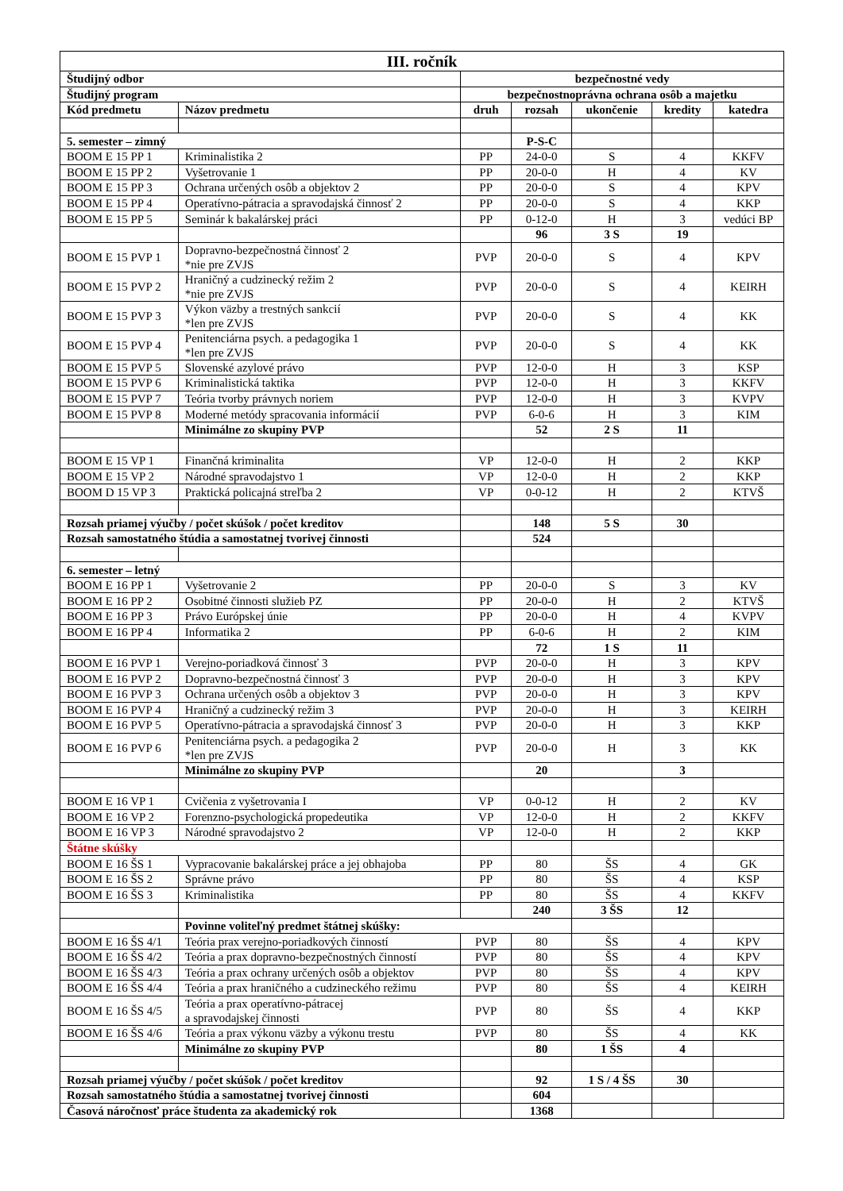| III. ročník | | | | | | |
| Študijný odbor | | bezpečnostné vedy | | | | |
| Študijný program | | bezpečnostnoprávna ochrana osôb a majetku | | | | |
| Kód predmetu | Názov predmetu | druh | rozsah | ukončenie | kredity | katedra |
| 5. semester – zimný | | | P-S-C | | | |
| BOOM E 15 PP 1 | Kriminalistika 2 | PP | 24-0-0 | S | 4 | KKFV |
| BOOM E 15 PP 2 | Vyšetrovanie 1 | PP | 20-0-0 | H | 4 | KV |
| BOOM E 15 PP 3 | Ochrana určených osôb a objektov 2 | PP | 20-0-0 | S | 4 | KPV |
| BOOM E 15 PP 4 | Operatívno-pátracia a spravodajská činnosť 2 | PP | 20-0-0 | S | 4 | KKP |
| BOOM E 15 PP 5 | Seminár k bakalárskej práci | PP | 0-12-0 | H | 3 | vedúci BP |
| | | | 96 | 3 S | 19 | |
| BOOM E 15 PVP 1 | Dopravno-bezpečnostná činnosť 2 *nie pre ZVJS | PVP | 20-0-0 | S | 4 | KPV |
| BOOM E 15 PVP 2 | Hraničný a cudzinecký režim 2 *nie pre ZVJS | PVP | 20-0-0 | S | 4 | KEIRH |
| BOOM E 15 PVP 3 | Výkon väzby a trestných sankcií *len pre ZVJS | PVP | 20-0-0 | S | 4 | KK |
| BOOM E 15 PVP 4 | Penitenciárna psych. a pedagogika 1 *len pre ZVJS | PVP | 20-0-0 | S | 4 | KK |
| BOOM E 15 PVP 5 | Slovenské azylové právo | PVP | 12-0-0 | H | 3 | KSP |
| BOOM E 15 PVP 6 | Kriminalistická taktika | PVP | 12-0-0 | H | 3 | KKFV |
| BOOM E 15 PVP 7 | Teória tvorby právnych noriem | PVP | 12-0-0 | H | 3 | KVPV |
| BOOM E 15 PVP 8 | Moderné metódy spracovania informácií | PVP | 6-0-6 | H | 3 | KIM |
| | Minimálne zo skupiny PVP | | 52 | 2 S | 11 | |
| BOOM E 15 VP 1 | Finančná kriminalita | VP | 12-0-0 | H | 2 | KKP |
| BOOM E 15 VP 2 | Národné spravodajstvo 1 | VP | 12-0-0 | H | 2 | KKP |
| BOOM D 15 VP 3 | Praktická policajná streľba 2 | VP | 0-0-12 | H | 2 | KTVŠ |
| Rozsah priamej výučby / počet skúšok / počet kreditov | | | 148 | 5 S | 30 | |
| Rozsah samostatného štúdia a samostatnej tvorivej činnosti | | | 524 | | | |
| 6. semester – letný | | | | | | |
| BOOM E 16 PP 1 | Vyšetrovanie 2 | PP | 20-0-0 | S | 3 | KV |
| BOOM E 16 PP 2 | Osobitné činnosti služieb PZ | PP | 20-0-0 | H | 2 | KTVŠ |
| BOOM E 16 PP 3 | Právo Európskej únie | PP | 20-0-0 | H | 4 | KVPV |
| BOOM E 16 PP 4 | Informatika 2 | PP | 6-0-6 | H | 2 | KIM |
| | | | 72 | 1 S | 11 | |
| BOOM E 16 PVP 1 | Verejno-poriadková činnosť 3 | PVP | 20-0-0 | H | 3 | KPV |
| BOOM E 16 PVP 2 | Dopravno-bezpečnostná činnosť 3 | PVP | 20-0-0 | H | 3 | KPV |
| BOOM E 16 PVP 3 | Ochrana určených osôb a objektov 3 | PVP | 20-0-0 | H | 3 | KPV |
| BOOM E 16 PVP 4 | Hraničný a cudzinecký režim 3 | PVP | 20-0-0 | H | 3 | KEIRH |
| BOOM E 16 PVP 5 | Operatívno-pátracia a spravodajská činnosť 3 | PVP | 20-0-0 | H | 3 | KKP |
| BOOM E 16 PVP 6 | Penitenciárna psych. a pedagogika 2 *len pre ZVJS | PVP | 20-0-0 | H | 3 | KK |
| | Minimálne zo skupiny PVP | | 20 | | 3 | |
| BOOM E 16 VP 1 | Cvičenia z vyšetrovania I | VP | 0-0-12 | H | 2 | KV |
| BOOM E 16 VP 2 | Forenzno-psychologická propedeutika | VP | 12-0-0 | H | 2 | KKFV |
| BOOM E 16 VP 3 | Národné spravodajstvo 2 | VP | 12-0-0 | H | 2 | KKP |
| Štátne skúšky | | | | | | |
| BOOM E 16 ŠS 1 | Vypracovanie bakalárskej práce a jej obhajoba | PP | 80 | ŠS | 4 | GK |
| BOOM E 16 ŠS 2 | Správne právo | PP | 80 | ŠS | 4 | KSP |
| BOOM E 16 ŠS 3 | Kriminalistika | PP | 80 | ŠS | 4 | KKFV |
| | | | 240 | 3 ŠS | 12 | |
| | Povinne voliteľný predmet štátnej skúšky: | | | | | |
| BOOM E 16 ŠS 4/1 | Teória prax verejno-poriadkových činností | PVP | 80 | ŠS | 4 | KPV |
| BOOM E 16 ŠS 4/2 | Teória a prax dopravno-bezpečnostných činností | PVP | 80 | ŠS | 4 | KPV |
| BOOM E 16 ŠS 4/3 | Teória a prax ochrany určených osôb a objektov | PVP | 80 | ŠS | 4 | KPV |
| BOOM E 16 ŠS 4/4 | Teória a prax hraničného a cudzineckého režimu | PVP | 80 | ŠS | 4 | KEIRH |
| BOOM E 16 ŠS 4/5 | Teória a prax operatívno-pátracej a spravodajskej činnosti | PVP | 80 | ŠS | 4 | KKP |
| BOOM E 16 ŠS 4/6 | Teória a prax výkonu väzby a výkonu trestu | PVP | 80 | ŠS | 4 | KK |
| | Minimálne zo skupiny PVP | | 80 | 1 ŠS | 4 | |
| Rozsah priamej výučby / počet skúšok / počet kreditov | | | 92 | 1 S / 4 ŠS | 30 | |
| Rozsah samostatného štúdia a samostatnej tvorivej činnosti | | | 604 | | | |
| Časová náročnosť práce študenta za akademický rok | | | 1368 | | | |